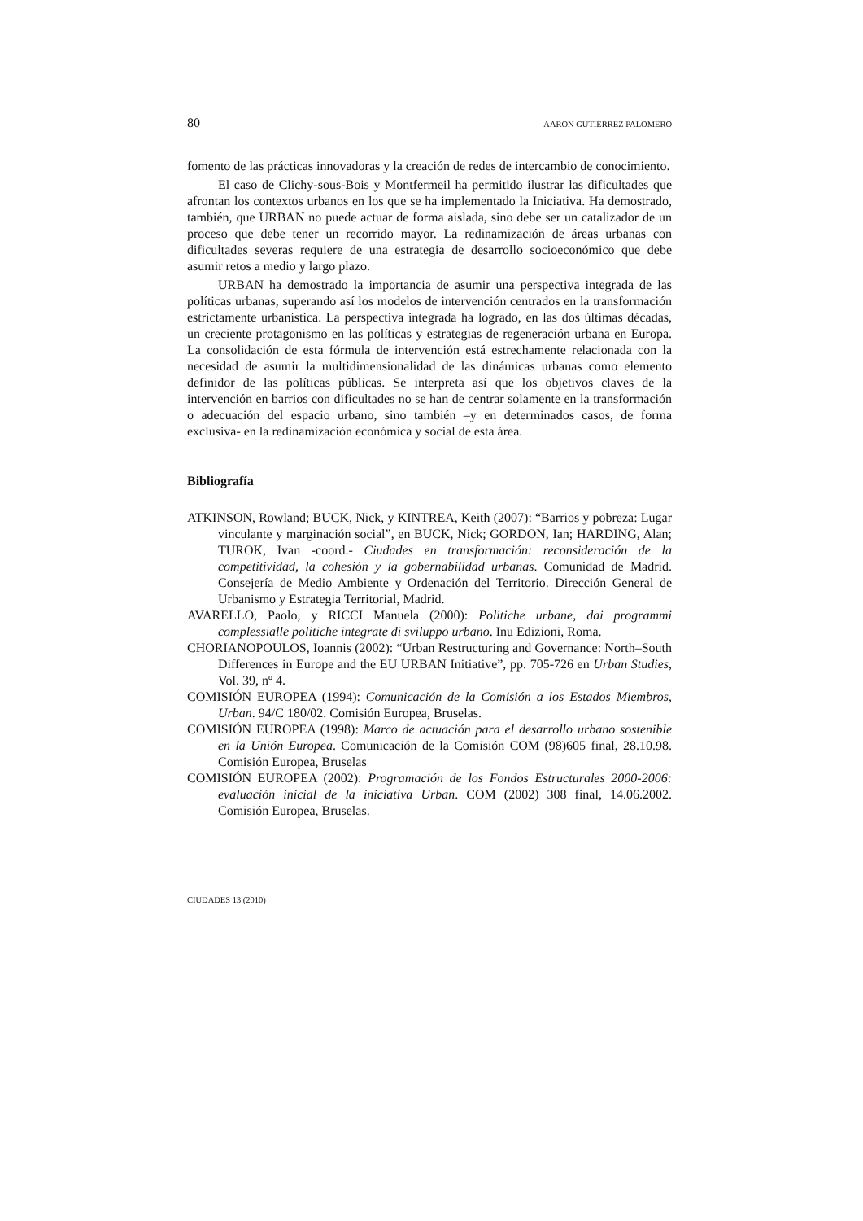80 AARON GUTIÉRREZ PALOMERO
fomento de las prácticas innovadoras y la creación de redes de intercambio de conocimiento.
El caso de Clichy-sous-Bois y Montfermeil ha permitido ilustrar las dificultades que afrontan los contextos urbanos en los que se ha implementado la Iniciativa. Ha demostrado, también, que URBAN no puede actuar de forma aislada, sino debe ser un catalizador de un proceso que debe tener un recorrido mayor. La redinamización de áreas urbanas con dificultades severas requiere de una estrategia de desarrollo socioeconómico que debe asumir retos a medio y largo plazo.
URBAN ha demostrado la importancia de asumir una perspectiva integrada de las políticas urbanas, superando así los modelos de intervención centrados en la transformación estrictamente urbanística. La perspectiva integrada ha logrado, en las dos últimas décadas, un creciente protagonismo en las políticas y estrategias de regeneración urbana en Europa. La consolidación de esta fórmula de intervención está estrechamente relacionada con la necesidad de asumir la multidimensionalidad de las dinámicas urbanas como elemento definidor de las políticas públicas. Se interpreta así que los objetivos claves de la intervención en barrios con dificultades no se han de centrar solamente en la transformación o adecuación del espacio urbano, sino también –y en determinados casos, de forma exclusiva- en la redinamización económica y social de esta área.
Bibliografía
ATKINSON, Rowland; BUCK, Nick, y KINTREA, Keith (2007): “Barrios y pobreza: Lugar vinculante y marginación social”, en BUCK, Nick; GORDON, Ian; HARDING, Alan; TUROK, Ivan -coord.- Ciudades en transformación: reconsideración de la competitividad, la cohesión y la gobernabilidad urbanas. Comunidad de Madrid. Consejería de Medio Ambiente y Ordenación del Territorio. Dirección General de Urbanismo y Estrategia Territorial, Madrid.
AVARELLO, Paolo, y RICCI Manuela (2000): Politiche urbane, dai programmi complessialle politiche integrate di sviluppo urbano. Inu Edizioni, Roma.
CHORIANOPOULOS, Ioannis (2002): “Urban Restructuring and Governance: North–South Differences in Europe and the EU URBAN Initiative”, pp. 705-726 en Urban Studies, Vol. 39, nº 4.
COMISIÓN EUROPEA (1994): Comunicación de la Comisión a los Estados Miembros, Urban. 94/C 180/02. Comisión Europea, Bruselas.
COMISIÓN EUROPEA (1998): Marco de actuación para el desarrollo urbano sostenible en la Unión Europea. Comunicación de la Comisión COM (98)605 final, 28.10.98. Comisión Europea, Bruselas
COMISIÓN EUROPEA (2002): Programación de los Fondos Estructurales 2000-2006: evaluación inicial de la iniciativa Urban. COM (2002) 308 final, 14.06.2002. Comisión Europea, Bruselas.
CIUDADES 13 (2010)